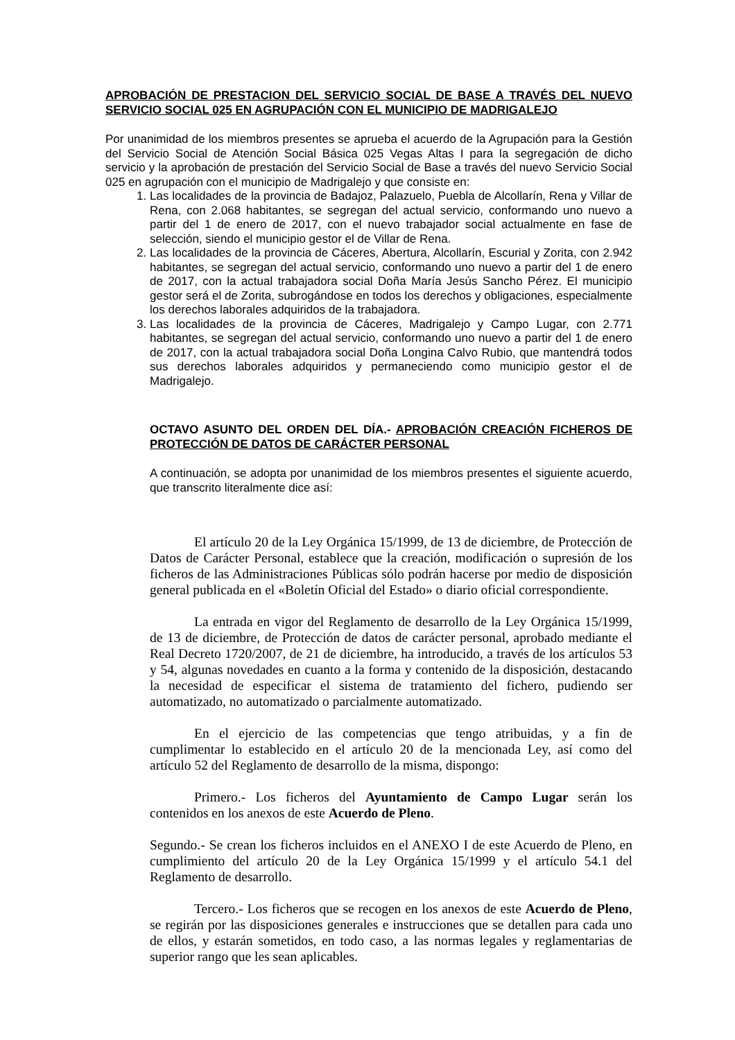APROBACIÓN DE PRESTACION DEL SERVICIO SOCIAL DE BASE A TRAVÉS DEL NUEVO SERVICIO SOCIAL 025 EN AGRUPACIÓN CON EL MUNICIPIO DE MADRIGALEJO
Por unanimidad de los miembros presentes se aprueba el acuerdo de la Agrupación para la Gestión del Servicio Social de Atención Social Básica 025 Vegas Altas I para la segregación de dicho servicio y la aprobación de prestación del Servicio Social de Base a través del nuevo Servicio Social 025 en agrupación con el municipio de Madrigalejo y que consiste en:
1. Las localidades de la provincia de Badajoz, Palazuelo, Puebla de Alcollarín, Rena y Villar de Rena, con 2.068 habitantes, se segregan del actual servicio, conformando uno nuevo a partir del 1 de enero de 2017, con el nuevo trabajador social actualmente en fase de selección, siendo el municipio gestor el de Villar de Rena.
2. Las localidades de la provincia de Cáceres, Abertura, Alcollarín, Escurial y Zorita, con 2.942 habitantes, se segregan del actual servicio, conformando uno nuevo a partir del 1 de enero de 2017, con la actual trabajadora social Doña María Jesús Sancho Pérez. El municipio gestor será el de Zorita, subrogándose en todos los derechos y obligaciones, especialmente los derechos laborales adquiridos de la trabajadora.
3. Las localidades de la provincia de Cáceres, Madrigalejo y Campo Lugar, con 2.771 habitantes, se segregan del actual servicio, conformando uno nuevo a partir del 1 de enero de 2017, con la actual trabajadora social Doña Longina Calvo Rubio, que mantendrá todos sus derechos laborales adquiridos y permaneciendo como municipio gestor el de Madrigalejo.
OCTAVO ASUNTO DEL ORDEN DEL DÍA.- APROBACIÓN CREACIÓN FICHEROS DE PROTECCIÓN DE DATOS DE CARÁCTER PERSONAL
A continuación, se adopta por unanimidad de los miembros presentes el siguiente acuerdo, que transcrito literalmente dice así:
El artículo 20 de la Ley Orgánica 15/1999, de 13 de diciembre, de Protección de Datos de Carácter Personal, establece que la creación, modificación o supresión de los ficheros de las Administraciones Públicas sólo podrán hacerse por medio de disposición general publicada en el «Boletín Oficial del Estado» o diario oficial correspondiente.
La entrada en vigor del Reglamento de desarrollo de la Ley Orgánica 15/1999, de 13 de diciembre, de Protección de datos de carácter personal, aprobado mediante el Real Decreto 1720/2007, de 21 de diciembre, ha introducido, a través de los artículos 53 y 54, algunas novedades en cuanto a la forma y contenido de la disposición, destacando la necesidad de especificar el sistema de tratamiento del fichero, pudiendo ser automatizado, no automatizado o parcialmente automatizado.
En el ejercicio de las competencias que tengo atribuidas, y a fin de cumplimentar lo establecido en el artículo 20 de la mencionada Ley, así como del artículo 52 del Reglamento de desarrollo de la misma, dispongo:
Primero.- Los ficheros del Ayuntamiento de Campo Lugar serán los contenidos en los anexos de este Acuerdo de Pleno.
Segundo.- Se crean los ficheros incluidos en el ANEXO I de este Acuerdo de Pleno, en cumplimiento del artículo 20 de la Ley Orgánica 15/1999 y el artículo 54.1 del Reglamento de desarrollo.
Tercero.- Los ficheros que se recogen en los anexos de este Acuerdo de Pleno, se regirán por las disposiciones generales e instrucciones que se detallen para cada uno de ellos, y estarán sometidos, en todo caso, a las normas legales y reglamentarias de superior rango que les sean aplicables.